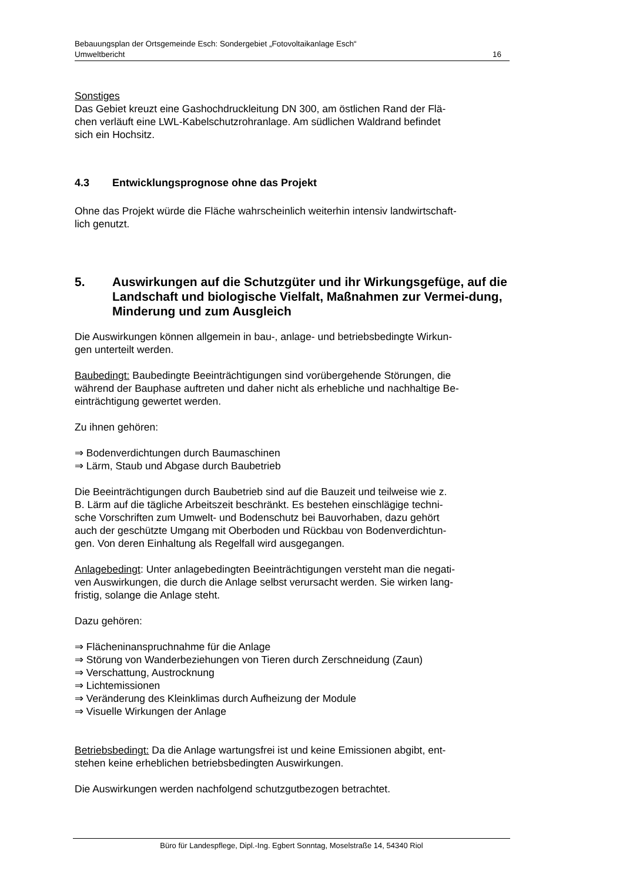Bebauungsplan der Ortsgemeinde Esch: Sondergebiet „Fotovoltaikanlage Esch“
Umweltbericht 16
Sonstiges
Das Gebiet kreuzt eine Gashochdruckleitung DN 300, am östlichen Rand der Flä-
chen verläuft eine LWL-Kabelschutzrohranlage. Am südlichen Waldrand befindet
sich ein Hochsitz.
4.3 Entwicklungsprognose ohne das Projekt
Ohne das Projekt würde die Fläche wahrscheinlich weiterhin intensiv landwirtschaft-
lich genutzt.
5. Auswirkungen auf die Schutzgüter und ihr Wirkungsgefüge, auf die Landschaft und biologische Vielfalt, Maßnahmen zur Vermei-dung, Minderung und zum Ausgleich
Die Auswirkungen können allgemein in bau-, anlage- und betriebsbedingte Wirkun-
gen unterteilt werden.
Baubedingt: Baubedingte Beeinträchtigungen sind vorübergehende Störungen, die
während der Bauphase auftreten und daher nicht als erhebliche und nachhaltige Be-
einträchtigung gewertet werden.
Zu ihnen gehören:
⇒ Bodenverdichtungen durch Baumaschinen
⇒ Lärm, Staub und Abgase durch Baubetrieb
Die Beeinträchtigungen durch Baubetrieb sind auf die Bauzeit und teilweise wie z.
B. Lärm auf die tägliche Arbeitszeit beschränkt. Es bestehen einschlägige techni-
sche Vorschriften zum Umwelt- und Bodenschutz bei Bauvorhaben, dazu gehört
auch der geschützte Umgang mit Oberboden und Rückbau von Bodenverdichtun-
gen. Von deren Einhaltung als Regelfall wird ausgegangen.
Anlagebedingt: Unter anlagebedingten Beeinträchtigungen versteht man die negati-
ven Auswirkungen, die durch die Anlage selbst verursacht werden. Sie wirken lang-
fristig, solange die Anlage steht.
Dazu gehören:
⇒ Flächeninanspruchnahme für die Anlage
⇒ Störung von Wanderbeziehungen von Tieren durch Zerschneidung (Zaun)
⇒ Verschattung, Austrocknung
⇒ Lichtemissionen
⇒ Veränderung des Kleinklimas durch Aufheizung der Module
⇒ Visuelle Wirkungen der Anlage
Betriebsbedingt: Da die Anlage wartungsfrei ist und keine Emissionen abgibt, ent-
stehen keine erheblichen betriebsbedingten Auswirkungen.
Die Auswirkungen werden nachfolgend schutzgutbezogen betrachtet.
Büro für Landespflege, Dipl.-Ing. Egbert Sonntag, Moselstraße 14, 54340 Riol